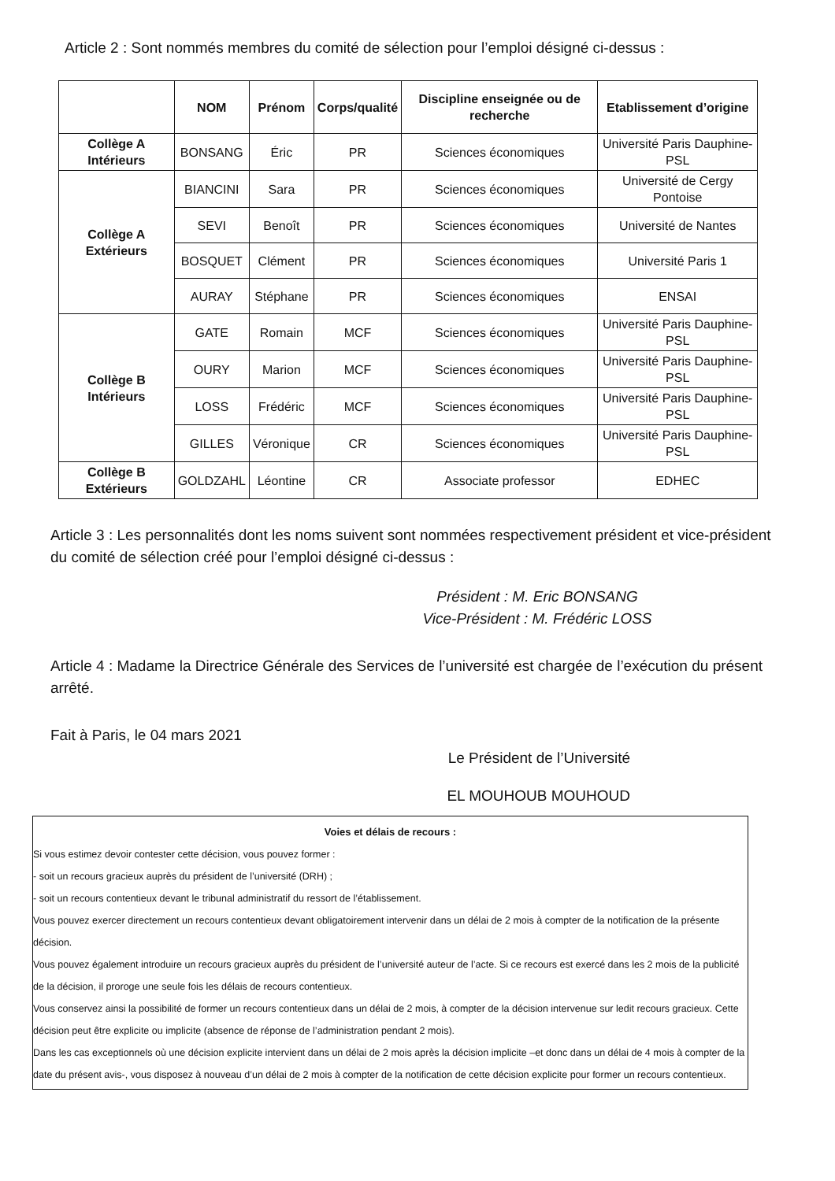Article 2 : Sont nommés membres du comité de sélection pour l’emploi désigné ci-dessus :
| | NOM | Prénom | Corps/qualité | Discipline enseignée ou de recherche | Etablissement d’origine |
| --- | --- | --- | --- | --- | --- |
| Collège A Intérieurs | BONSANG | Éric | PR | Sciences économiques | Université Paris Dauphine-PSL |
| Collège A Extérieurs | BIANCINI | Sara | PR | Sciences économiques | Université de Cergy Pontoise |
| | SEVI | Benoît | PR | Sciences économiques | Université de Nantes |
| | BOSQUET | Clément | PR | Sciences économiques | Université Paris 1 |
| | AURAY | Stéphane | PR | Sciences économiques | ENSAI |
| Collège B Intérieurs | GATE | Romain | MCF | Sciences économiques | Université Paris Dauphine-PSL |
| | OURY | Marion | MCF | Sciences économiques | Université Paris Dauphine-PSL |
| | LOSS | Frédéric | MCF | Sciences économiques | Université Paris Dauphine-PSL |
| | GILLES | Véronique | CR | Sciences économiques | Université Paris Dauphine-PSL |
| Collège B Extérieurs | GOLDZAHL | Léontine | CR | Associate professor | EDHEC |
Article 3 : Les personnalités dont les noms suivent sont nommées respectivement président et vice-président du comité de sélection créé pour l’emploi désigné ci-dessus :
Président : M. Eric BONSANG
Vice-Président : M. Frédéric LOSS
Article 4 : Madame la Directrice Générale des Services de l’université est chargée de l’exécution du présent arrêté.
Fait à Paris, le 04 mars 2021
Le Président de l’Université
EL MOUHOUB MOUHOUD
Voies et délais de recours :
Si vous estimez devoir contester cette décision, vous pouvez former :
- soit un recours gracieux auprès du président de l’université (DRH) ;
- soit un recours contentieux devant le tribunal administratif du ressort de l’établissement.
Vous pouvez exercer directement un recours contentieux devant obligatoirement intervenir dans un délai de 2 mois à compter de la notification de la présente décision.
Vous pouvez également introduire un recours gracieux auprès du président de l’université auteur de l’acte. Si ce recours est exercé dans les 2 mois de la publicité de la décision, il proroge une seule fois les délais de recours contentieux.
Vous conservez ainsi la possibilité de former un recours contentieux dans un délai de 2 mois, à compter de la décision intervenue sur ledit recours gracieux. Cette décision peut être explicite ou implicite (absence de réponse de l’administration pendant 2 mois).
Dans les cas exceptionnels où une décision explicite intervient dans un délai de 2 mois après la décision implicite –et donc dans un délai de 4 mois à compter de la date du présent avis-, vous disposez à nouveau d’un délai de 2 mois à compter de la notification de cette décision explicite pour former un recours contentieux.